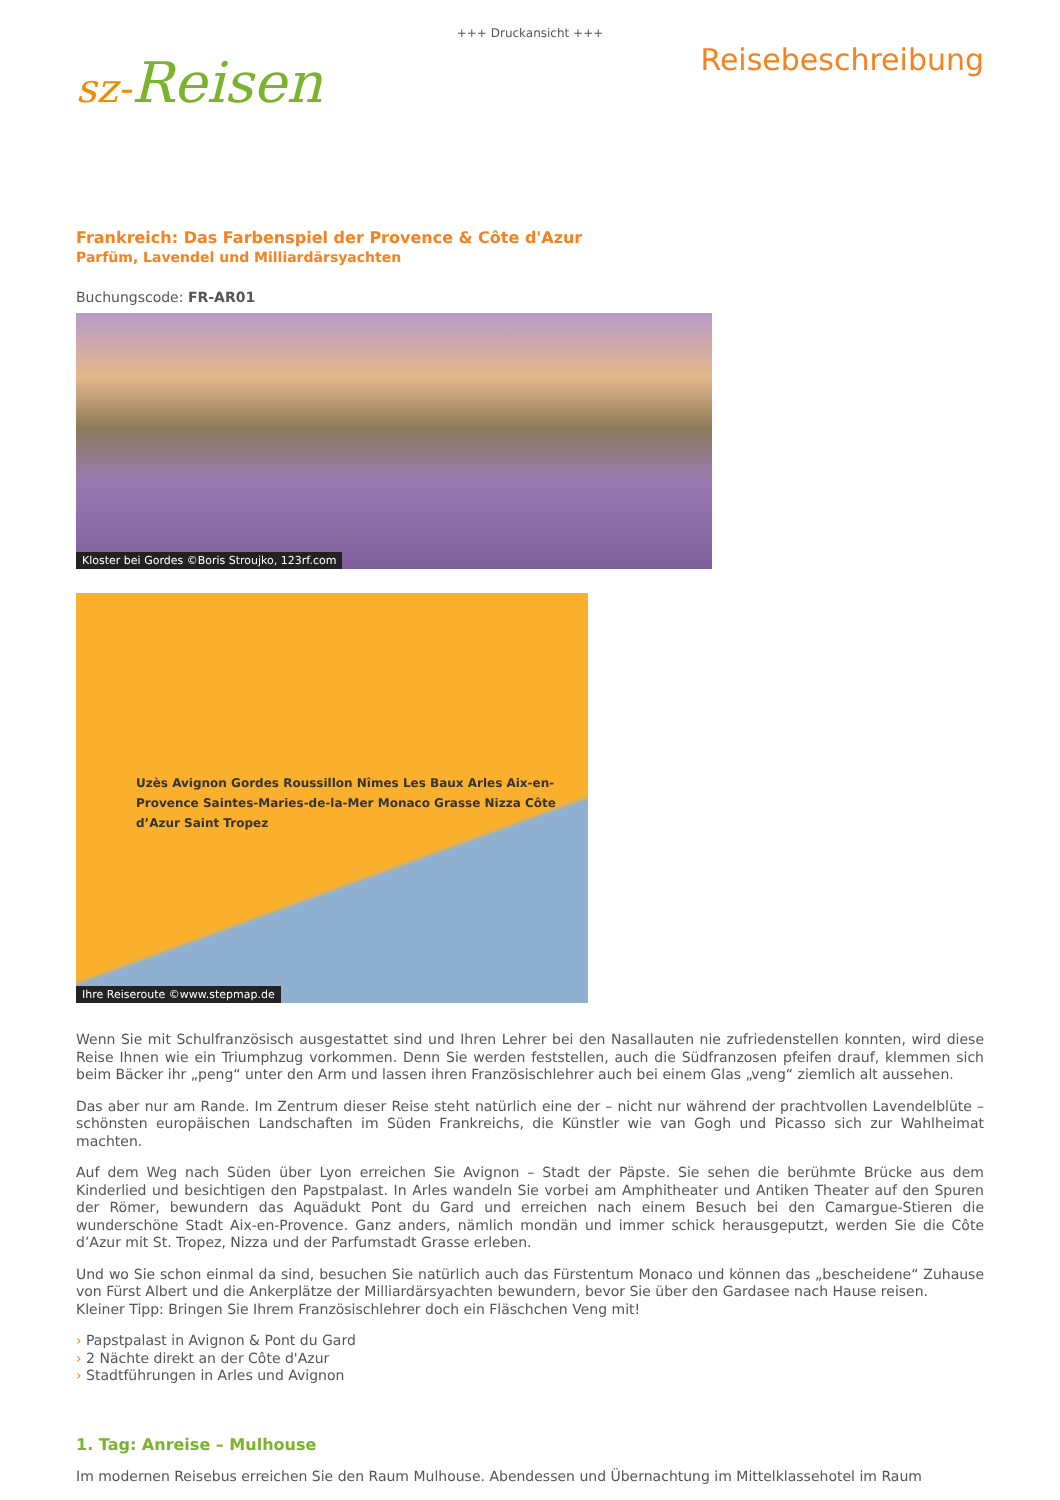+++ Druckansicht +++
sz-Reisen
Reisebeschreibung
Frankreich: Das Farbenspiel der Provence & Côte d'Azur
Parfüm, Lavendel und Milliardärsyachten
Buchungscode: FR-AR01
Kloster bei Gordes ©Boris Stroujko, 123rf.com
Uzès Avignon Gordes Roussillon Nîmes Les Baux Arles Aix-en-Provence Saintes-Maries-de-la-Mer Monaco Grasse Nizza Côte d’Azur Saint Tropez
Ihre Reiseroute ©www.stepmap.de
Wenn Sie mit Schulfranzösisch ausgestattet sind und Ihren Lehrer bei den Nasallauten nie zufriedenstellen konnten, wird diese Reise Ihnen wie ein Triumphzug vorkommen. Denn Sie werden feststellen, auch die Südfranzosen pfeifen drauf, klemmen sich beim Bäcker ihr „peng“ unter den Arm und lassen ihren Französischlehrer auch bei einem Glas „veng“ ziemlich alt aussehen.
Das aber nur am Rande. Im Zentrum dieser Reise steht natürlich eine der – nicht nur während der prachtvollen Lavendelblüte – schönsten europäischen Landschaften im Süden Frankreichs, die Künstler wie van Gogh und Picasso sich zur Wahlheimat machten.
Auf dem Weg nach Süden über Lyon erreichen Sie Avignon – Stadt der Päpste. Sie sehen die berühmte Brücke aus dem Kinderlied und besichtigen den Papstpalast. In Arles wandeln Sie vorbei am Amphitheater und Antiken Theater auf den Spuren der Römer, bewundern das Aquädukt Pont du Gard und erreichen nach einem Besuch bei den Camargue-Stieren die wunderschöne Stadt Aix-en-Provence. Ganz anders, nämlich mondän und immer schick herausgeputzt, werden Sie die Côte d’Azur mit St. Tropez, Nizza und der Parfumstadt Grasse erleben.
Und wo Sie schon einmal da sind, besuchen Sie natürlich auch das Fürstentum Monaco und können das „bescheidene“ Zuhause von Fürst Albert und die Ankerplätze der Milliardärsyachten bewundern, bevor Sie über den Gardasee nach Hause reisen.
Kleiner Tipp: Bringen Sie Ihrem Französischlehrer doch ein Fläschchen Veng mit!
› Papstpalast in Avignon & Pont du Gard
› 2 Nächte direkt an der Côte d'Azur
› Stadtführungen in Arles und Avignon
1. Tag: Anreise – Mulhouse
Im modernen Reisebus erreichen Sie den Raum Mulhouse. Abendessen und Übernachtung im Mittelklassehotel im Raum